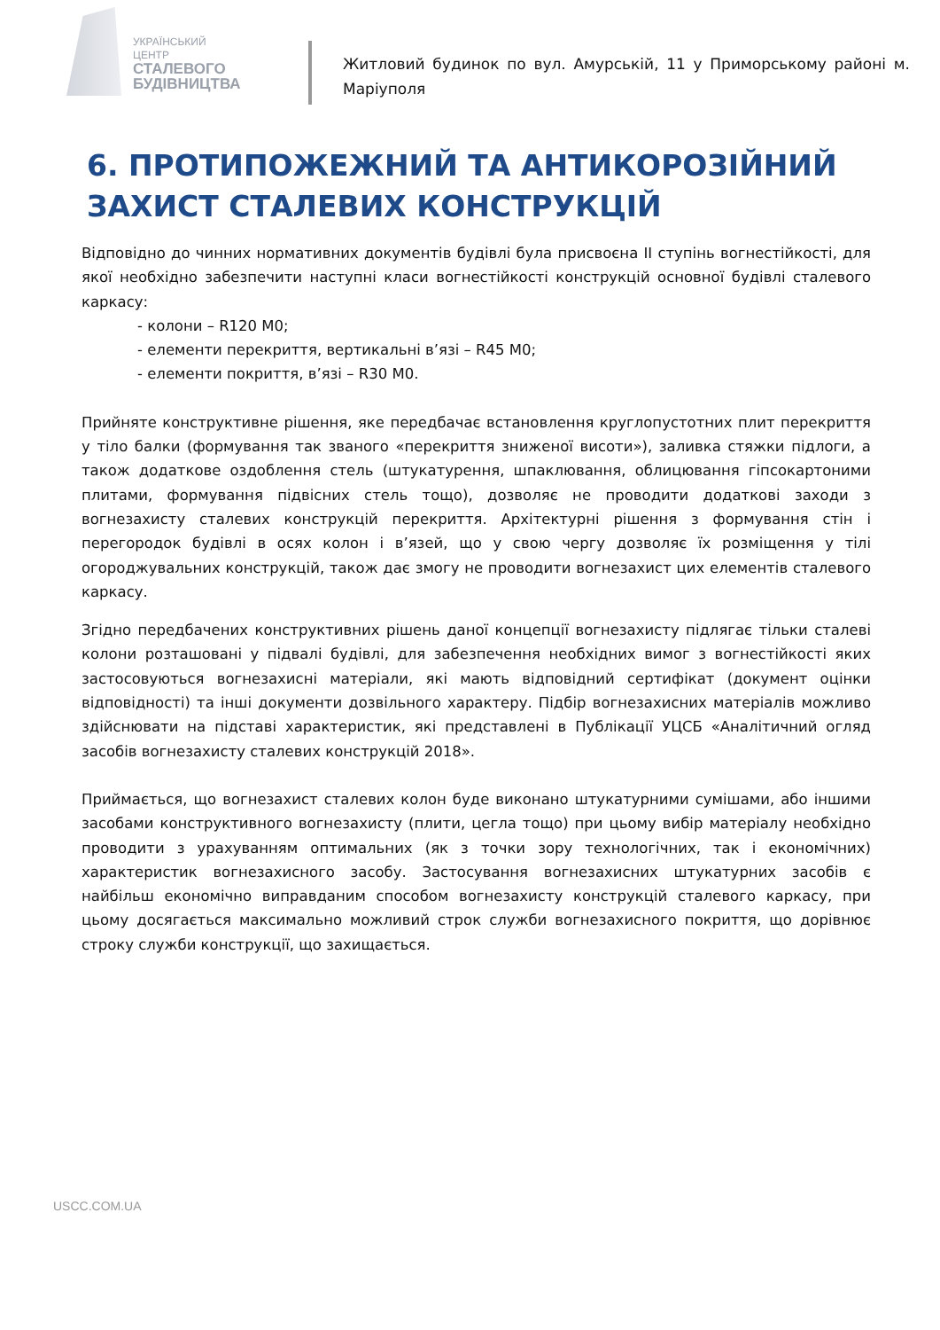УКРАЇНСЬКИЙ ЦЕНТР
СТАЛЕВОГО
БУДІВНИЦТВА
Житловий будинок по вул. Амурській, 11 у Приморському районі м. Маріуполя
6. ПРОТИПОЖЕЖНИЙ ТА АНТИКОРОЗІЙНИЙ ЗАХИСТ СТАЛЕВИХ КОНСТРУКЦІЙ
Відповідно до чинних нормативних документів будівлі була присвоєна ІІ ступінь вогнестійкості, для якої необхідно забезпечити наступні класи вогнестійкості конструкцій основної будівлі сталевого каркасу:
- колони – R120 M0;
- елементи перекриття, вертикальні в’язі – R45 M0;
- елементи покриття, в’язі – R30 M0.
Прийняте конструктивне рішення, яке передбачає встановлення круглопустотних плит перекриття у тіло балки (формування так званого «перекриття зниженої висоти»), заливка стяжки підлоги, а також додаткове оздоблення стель (штукатурення, шпаклювання, облицювання гіпсокартоними плитами, формування підвісних стель тощо), дозволяє не проводити додаткові заходи з вогнезахисту сталевих конструкцій перекриття. Архітектурні рішення з формування стін і перегородок будівлі в осях колон і в’язей, що у свою чергу дозволяє їх розміщення у тілі огороджувальних конструкцій, також дає змогу не проводити вогнезахист цих елементів сталевого каркасу.
Згідно передбачених конструктивних рішень даної концепції вогнезахисту підлягає тільки сталеві колони розташовані у підвалі будівлі, для забезпечення необхідних вимог з вогнестійкості яких застосовуються вогнезахисні матеріали, які мають відповідний сертифікат (документ оцінки відповідності) та інші документи дозвільного характеру. Підбір вогнезахисних матеріалів можливо здійснювати на підставі характеристик, які представлені в Публікації УЦСБ «Аналітичний огляд засобів вогнезахисту сталевих конструкцій 2018».
Приймається, що вогнезахист сталевих колон буде виконано штукатурними сумішами, або іншими засобами конструктивного вогнезахисту (плити, цегла тощо) при цьому вибір матеріалу необхідно проводити з урахуванням оптимальних (як з точки зору технологічних, так і економічних) характеристик вогнезахисного засобу. Застосування вогнезахисних штукатурних засобів є найбільш економічно виправданим способом вогнезахисту конструкцій сталевого каркасу, при цьому досягається максимально можливий строк служби вогнезахисного покриття, що дорівнює строку служби конструкції, що захищається.
USCC.COM.UA